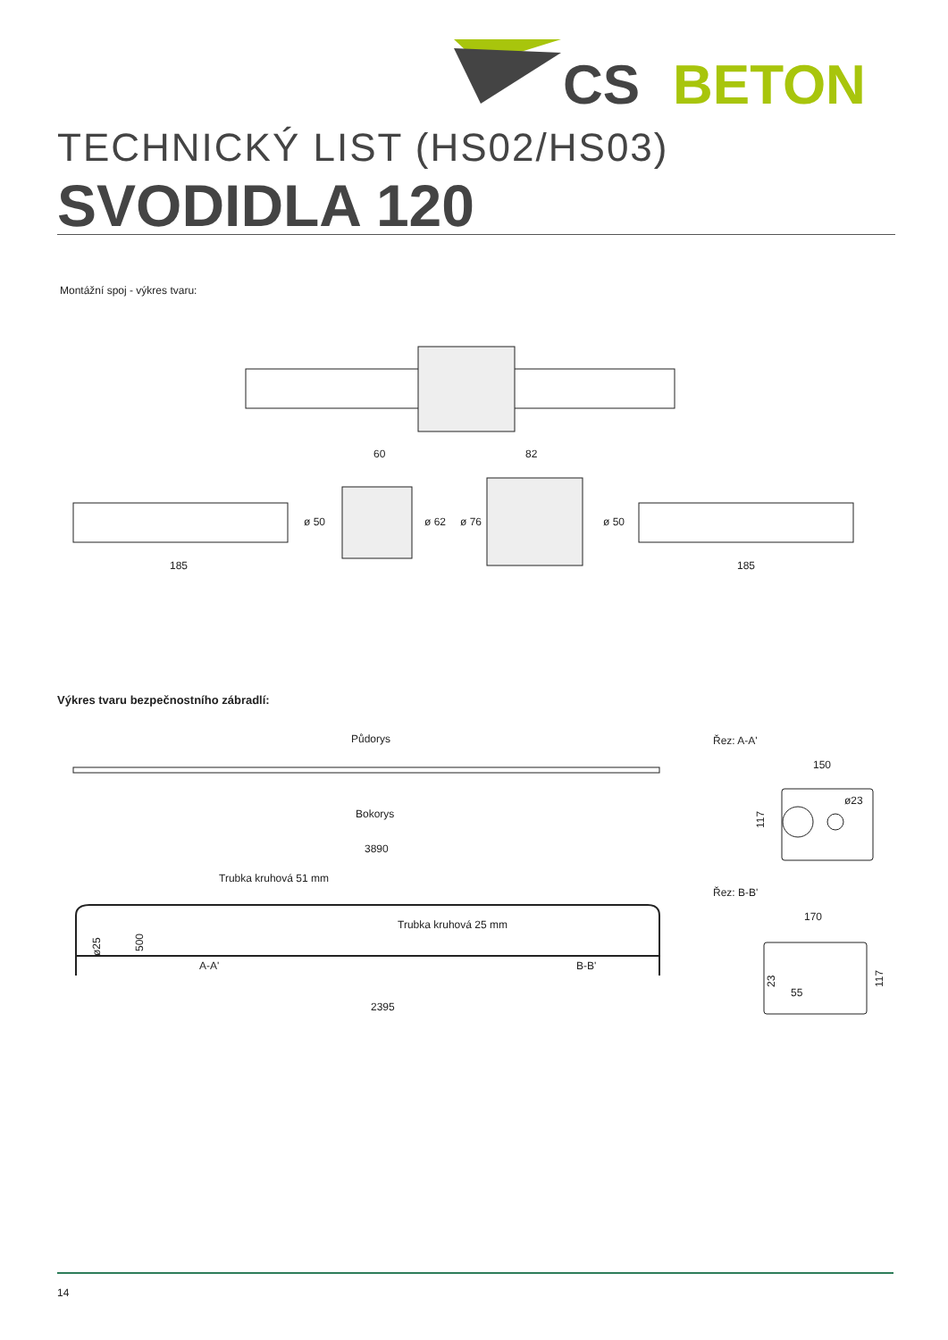CS
BETON
TECHNICKÝ LIST (HS02/HS03)
SVODIDLA 120
Montážní spoj - výkres tvaru:
60
82
ø 50
ø 62
ø 76
ø 50
185
185
Výkres tvaru bezpečnostního zábradlí:
Půdorys
Bokorys
3890
Trubka kruhová 51 mm
Trubka kruhová 25 mm
ø25
500
A-A'
B-B'
2395
Řez: A-A'
150
ø23
117
Řez: B-B'
170
55
23
117
14